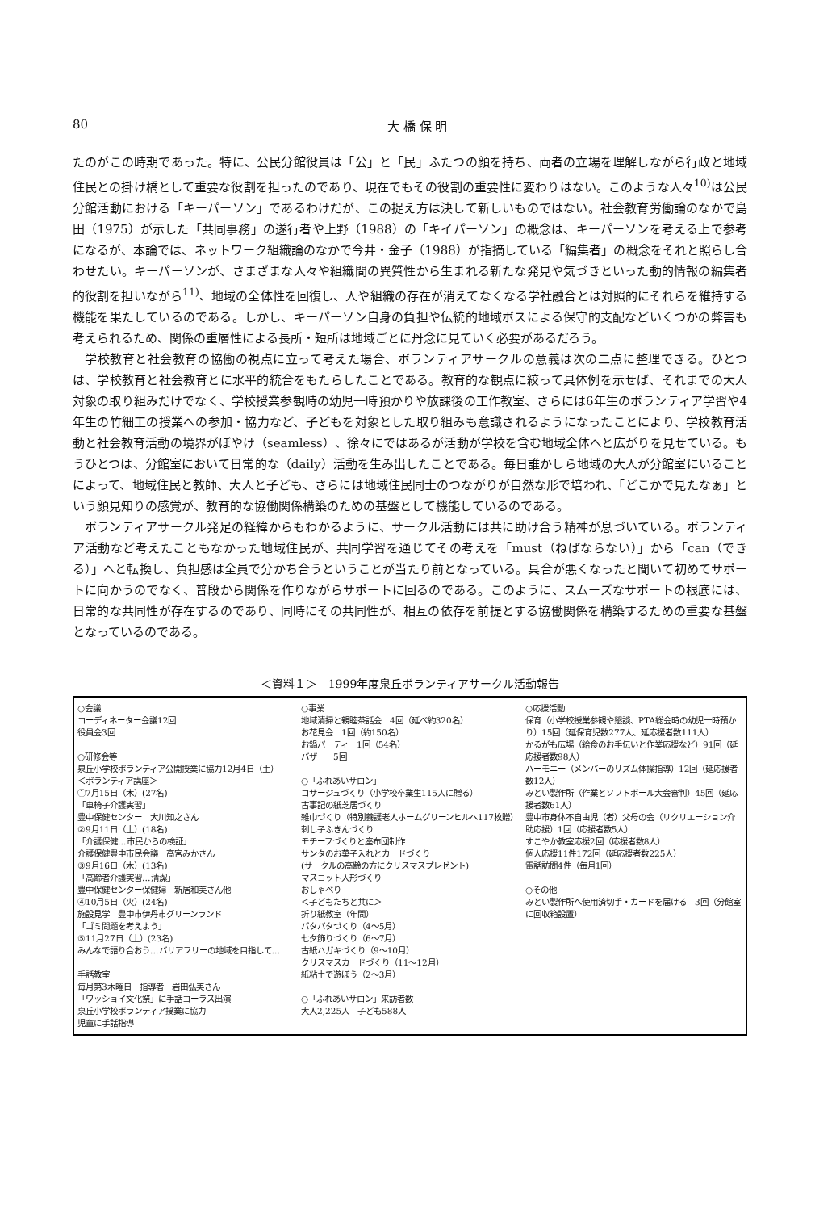80 大 橋 保 明
たのがこの時期であった。特に、公民分館役員は「公」と「民」ふたつの顔を持ち、両者の立場を理解しながら行政と地域住民との掛け橋として重要な役割を担ったのであり、現在でもその役割の重要性に変わりはない。このような人々<sup>10)</sup>は公民分館活動における「キーパーソン」であるわけだが、この捉え方は決して新しいものではない。社会教育労働論のなかで島田（1975）が示した「共同事務」の遂行者や上野（1988）の「キイパーソン」の概念は、キーパーソンを考える上で参考になるが、本論では、ネットワーク組織論のなかで今井・金子（1988）が指摘している「編集者」の概念をそれと照らし合わせたい。キーパーソンが、さまざまな人々や組織間の異質性から生まれる新たな発見や気づきといった動的情報の編集者的役割を担いながら<sup>11)</sup>、地域の全体性を回復し、人や組織の存在が消えてなくなる学社融合とは対照的にそれらを維持する機能を果たしているのである。しかし、キーパーソン自身の負担や伝統的地域ボスによる保守的支配などいくつかの弊害も考えられるため、関係の重層性による長所・短所は地域ごとに丹念に見ていく必要があるだろう。
学校教育と社会教育の協働の視点に立って考えた場合、ボランティアサークルの意義は次の二点に整理できる。ひとつは、学校教育と社会教育とに水平的統合をもたらしたことである。教育的な観点に絞って具体例を示せば、それまでの大人対象の取り組みだけでなく、学校授業参観時の幼児一時預かりや放課後の工作教室、さらには6年生のボランティア学習や4年生の竹細工の授業への参加・協力など、子どもを対象とした取り組みも意識されるようになったことにより、学校教育活動と社会教育活動の境界がぼやけ（seamless）、徐々にではあるが活動が学校を含む地域全体へと広がりを見せている。もうひとつは、分館室において日常的な（daily）活動を生み出したことである。毎日誰かしら地域の大人が分館室にいることによって、地域住民と教師、大人と子ども、さらには地域住民同士のつながりが自然な形で培われ、「どこかで見たなぁ」という顔見知りの感覚が、教育的な協働関係構築のための基盤として機能しているのである。
ボランティアサークル発足の経緯からもわかるように、サークル活動には共に助け合う精神が息づいている。ボランティア活動など考えたこともなかった地域住民が、共同学習を通じてその考えを「must（ねばならない）」から「can（できる）」へと転換し、負担感は全員で分かち合うということが当たり前となっている。具合が悪くなったと聞いて初めてサポートに向かうのでなく、普段から関係を作りながらサポートに回るのである。このように、スムーズなサポートの根底には、日常的な共同性が存在するのであり、同時にその共同性が、相互の依存を前提とする協働関係を構築するための重要な基盤となっているのである。
＜資料１＞　1999年度泉丘ボランティアサークル活動報告
| ○会議 コーディネーター会議12回 役員会3回 ○研修会等 泉丘小学校ボランティア公開授業に協力12月4日（土） ＜ボランティア講座＞ ①7月15日（木）(27名) 「車椅子介護実習」 豊中保健センター 大川知之さん ②9月11日（土）(18名) 「介護保健…市民からの検証」 介護保健豊中市民会議 高宮みかさん ③9月16日（木）(13名) 「高齢者介護実習…清潔」 豊中保健センター保健婦 新居和美さん他 ④10月5日（火）(24名) 施設見学 豊中市伊丹市グリーンランド 「ゴミ問題を考えよう」 ⑤11月27日（土）(23名) みんなで語り合おう…バリアフリーの地域を目指して… 手話教室 毎月第3木曜日 指導者 岩田弘美さん 「ワッショイ文化祭」に手話コーラス出演 泉丘小学校ボランティア授業に協力 児童に手話指導 | ○事業 地域清掃と親睦茶話会 4回（延べ約320名） お花見会 1回（約150名） お鍋パーティ 1回（54名） バザー 5回 ○「ふれあいサロン」 コサージュづくり（小学校卒業生115人に贈る） 古事記の紙芝居づくり 雑巾づくり（特別養護老人ホームグリーンヒルへ117枚贈） 刺し子ふきんづくり モチーフづくりと座布団制作 サンタのお菓子入れとカードづくり (サークルの高齢の方にクリスマスプレゼント) マスコット人形づくり おしゃべり ＜子どもたちと共に＞ 折り紙教室（年間） パタパタづくり（4～5月） 七夕飾りづくり（6～7月） 古紙ハガキづくり（9～10月） クリスマスカードづくり（11～12月） 紙粘土で遊ぼう（2～3月） ○「ふれあいサロン」来訪者数 大人2,225人 子ども588人 | ○応援活動 保育（小学校授業参観や懇談、PTA総会時の幼児一時預かり）15回（延保育児数277人、延応援者数111人） かるがも広場（給食のお手伝いと作業応援など）91回（延応援者数98人） ハーモニー（メンバーのリズム体操指導）12回（延応援者数12人） みとい製作所（作業とソフトボール大会審判）45回（延応援者数61人） 豊中市身体不自由児（者）父母の会（リクリエーション介助応援）1回（応援者数5人） すこやか教室応援2回（応援者数8人） 個人応援11件172回（延応援者数225人） 電話訪問4件（毎月1回） ○その他 みとい製作所へ使用済切手・カードを届ける 3回（分館室に回収箱設置） |